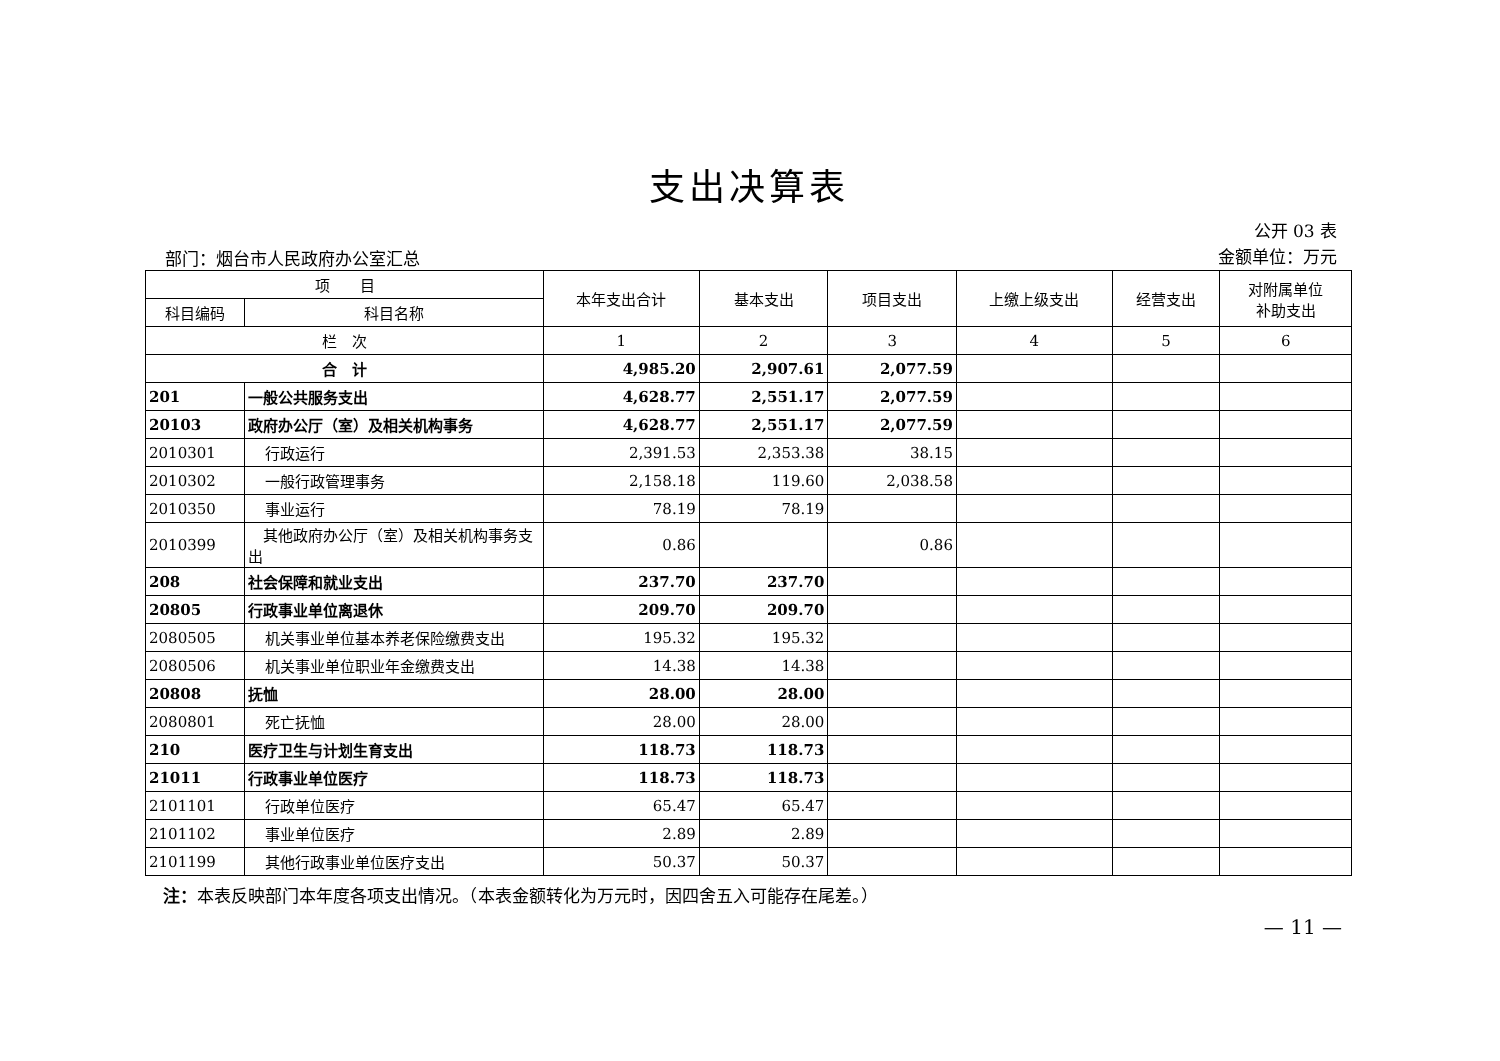支出决算表
部门：烟台市人民政府办公室汇总
公开 03 表
金额单位：万元
| 项 目 | | 本年支出合计 | 基本支出 | 项目支出 | 上缴上级支出 | 经营支出 | 对附属单位 补助支出 |
| --- | --- | --- | --- | --- | --- | --- | --- |
| 科目编码 | 科目名称 | | | | | | |
| 栏 次 | | 1 | 2 | 3 | 4 | 5 | 6 |
| 合 计 | | 4,985.20 | 2,907.61 | 2,077.59 | | | |
| 201 | 一般公共服务支出 | 4,628.77 | 2,551.17 | 2,077.59 | | | |
| 20103 | 政府办公厅（室）及相关机构事务 | 4,628.77 | 2,551.17 | 2,077.59 | | | |
| 2010301 | 行政运行 | 2,391.53 | 2,353.38 | 38.15 | | | |
| 2010302 | 一般行政管理事务 | 2,158.18 | 119.60 | 2,038.58 | | | |
| 2010350 | 事业运行 | 78.19 | 78.19 | | | | |
| 2010399 | 其他政府办公厅（室）及相关机构事务支出 | 0.86 | | 0.86 | | | |
| 208 | 社会保障和就业支出 | 237.70 | 237.70 | | | | |
| 20805 | 行政事业单位离退休 | 209.70 | 209.70 | | | | |
| 2080505 | 机关事业单位基本养老保险缴费支出 | 195.32 | 195.32 | | | | |
| 2080506 | 机关事业单位职业年金缴费支出 | 14.38 | 14.38 | | | | |
| 20808 | 抚恤 | 28.00 | 28.00 | | | | |
| 2080801 | 死亡抚恤 | 28.00 | 28.00 | | | | |
| 210 | 医疗卫生与计划生育支出 | 118.73 | 118.73 | | | | |
| 21011 | 行政事业单位医疗 | 118.73 | 118.73 | | | | |
| 2101101 | 行政单位医疗 | 65.47 | 65.47 | | | | |
| 2101102 | 事业单位医疗 | 2.89 | 2.89 | | | | |
| 2101199 | 其他行政事业单位医疗支出 | 50.37 | 50.37 | | | | |
注：本表反映部门本年度各项支出情况。（本表金额转化为万元时，因四舍五入可能存在尾差。）
— 11 —